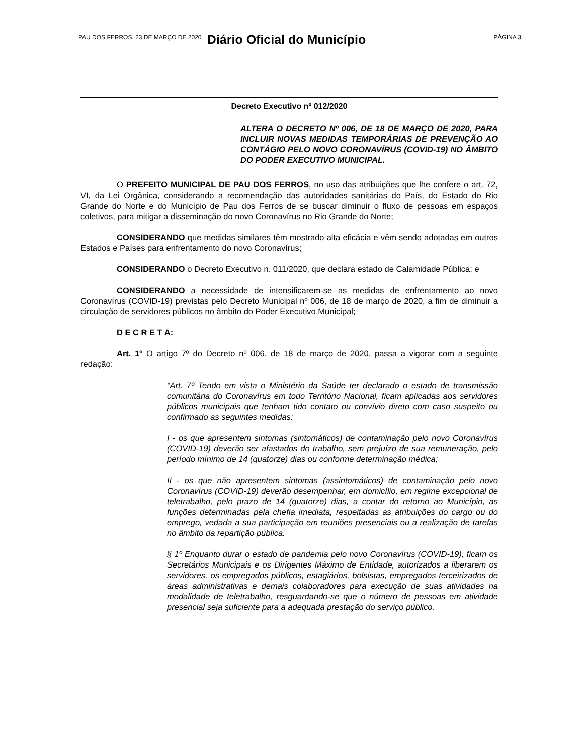PAU DOS FERROS, 23 DE MARÇO DE 2020. Diário Oficial do Município PÁGINA 3
Decreto Executivo nº 012/2020
ALTERA O DECRETO Nº 006, DE 18 DE MARÇO DE 2020, PARA INCLUIR NOVAS MEDIDAS TEMPORÁRIAS DE PREVENÇÃO AO CONTÁGIO PELO NOVO CORONAVÍRUS (COVID-19) NO ÂMBITO DO PODER EXECUTIVO MUNICIPAL.
O PREFEITO MUNICIPAL DE PAU DOS FERROS, no uso das atribuições que lhe confere o art. 72, VI, da Lei Orgânica, considerando a recomendação das autoridades sanitárias do País, do Estado do Rio Grande do Norte e do Município de Pau dos Ferros de se buscar diminuir o fluxo de pessoas em espaços coletivos, para mitigar a disseminação do novo Coronavírus no Rio Grande do Norte;
CONSIDERANDO que medidas similares têm mostrado alta eficácia e vêm sendo adotadas em outros Estados e Países para enfrentamento do novo Coronavírus;
CONSIDERANDO o Decreto Executivo n. 011/2020, que declara estado de Calamidade Pública; e
CONSIDERANDO a necessidade de intensificarem-se as medidas de enfrentamento ao novo Coronavírus (COVID-19) previstas pelo Decreto Municipal nº 006, de 18 de março de 2020, a fim de diminuir a circulação de servidores públicos no âmbito do Poder Executivo Municipal;
D E C R E T A:
Art. 1º O artigo 7º do Decreto nº 006, de 18 de março de 2020, passa a vigorar com a seguinte redação:
“Art. 7º Tendo em vista o Ministério da Saúde ter declarado o estado de transmissão comunitária do Coronavírus em todo Território Nacional, ficam aplicadas aos servidores públicos municipais que tenham tido contato ou convívio direto com caso suspeito ou confirmado as seguintes medidas:
I - os que apresentem sintomas (sintomáticos) de contaminação pelo novo Coronavírus (COVID-19) deverão ser afastados do trabalho, sem prejuízo de sua remuneração, pelo período mínimo de 14 (quatorze) dias ou conforme determinação médica;
II - os que não apresentem sintomas (assintomáticos) de contaminação pelo novo Coronavírus (COVID-19) deverão desempenhar, em domicílio, em regime excepcional de teletrabalho, pelo prazo de 14 (quatorze) dias, a contar do retorno ao Município, as funções determinadas pela chefia imediata, respeitadas as atribuições do cargo ou do emprego, vedada a sua participação em reuniões presenciais ou a realização de tarefas no âmbito da repartição pública.
§ 1º Enquanto durar o estado de pandemia pelo novo Coronavírus (COVID-19), ficam os Secretários Municipais e os Dirigentes Máximo de Entidade, autorizados a liberarem os servidores, os empregados públicos, estagiários, bolsistas, empregados terceirizados de áreas administrativas e demais colaboradores para execução de suas atividades na modalidade de teletrabalho, resguardando-se que o número de pessoas em atividade presencial seja suficiente para a adequada prestação do serviço público.